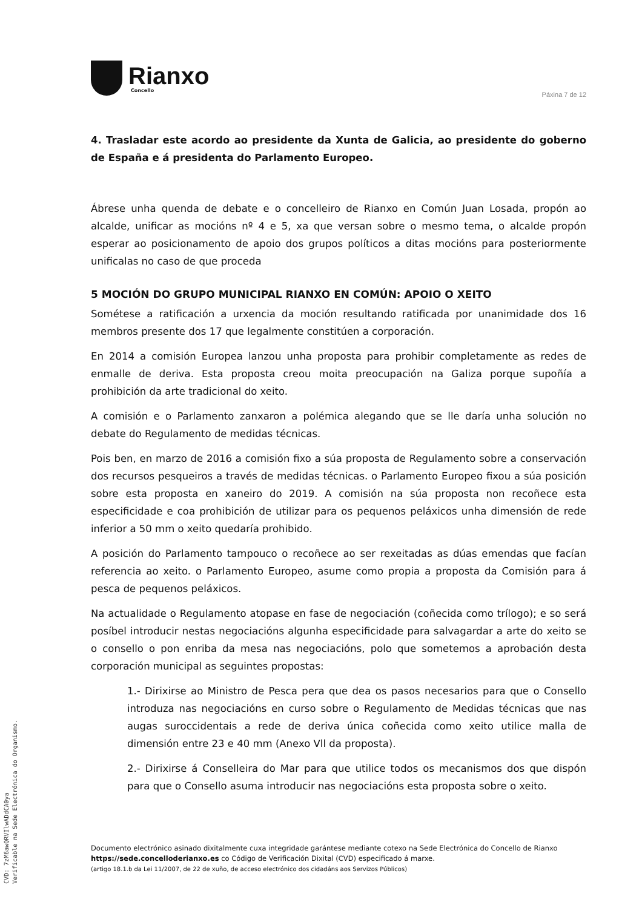Rianxo
Concello
Páxina 7 de 12
4. Trasladar este acordo ao presidente da Xunta de Galicia, ao presidente do goberno de España e á presidenta do Parlamento Europeo.
Ábrese unha quenda de debate e o concelleiro de Rianxo en Común Juan Losada, propón ao alcalde, unificar as mocións nº 4 e 5, xa que versan sobre o mesmo tema, o alcalde propón esperar ao posicionamento de apoio dos grupos políticos a ditas mocións para posteriormente unificalas no caso de que proceda
5 MOCIÓN DO GRUPO MUNICIPAL RIANXO EN COMÚN: APOIO O XEITO
Sométese a ratificación a urxencia da moción resultando ratificada por unanimidade dos 16 membros presente dos 17 que legalmente constitúen a corporación.
En 2014 a comisión Europea lanzou unha proposta para prohibir completamente as redes de enmalle de deriva. Esta proposta creou moita preocupación na Galiza porque supoñía a prohibición da arte tradicional do xeito.
A comisión e o Parlamento zanxaron a polémica alegando que se lle daría unha solución no debate do Regulamento de medidas técnicas.
Pois ben, en marzo de 2016 a comisión fixo a súa proposta de Regulamento sobre a conservación dos recursos pesqueiros a través de medidas técnicas. o Parlamento Europeo fixou a súa posición sobre esta proposta en xaneiro do 2019. A comisión na súa proposta non recoñece esta especificidade e coa prohibición de utilizar para os pequenos peláxicos unha dimensión de rede inferior a 50 mm o xeito quedaría prohibido.
A posición do Parlamento tampouco o recoñece ao ser rexeitadas as dúas emendas que facían referencia ao xeito. o Parlamento Europeo, asume como propia a proposta da Comisión para á pesca de pequenos peláxicos.
Na actualidade o Regulamento atopase en fase de negociación (coñecida como trílogo); e so será posíbel introducir nestas negociacións algunha especificidade para salvagardar a arte do xeito se o consello o pon enriba da mesa nas negociacións, polo que sometemos a aprobación desta corporación municipal as seguintes propostas:
1.- Dirixirse ao Ministro de Pesca pera que dea os pasos necesarios para que o Consello introduza nas negociacións en curso sobre o Regulamento de Medidas técnicas que nas augas suroccidentais a rede de deriva única coñecida como xeito utilice malla de dimensión entre 23 e 40 mm (Anexo Vll da proposta).
2.- Dirixirse á Conselleira do Mar para que utilice todos os mecanismos dos que dispón para que o Consello asuma introducir nas negociacións esta proposta sobre o xeito.
Documento electrónico asinado dixitalmente cuxa integridade garántese mediante cotexo na Sede Electrónica do Concello de Rianxo https://sede.concelloderianxo.es co Código de Verificación Dixital (CVD) especificado á marxe.
(artigo 18.1.b da Lei 11/2007, de 22 de xuño, de acceso electrónico dos cidadáns aos Servizos Públicos)
CVD: 7zM6awQRVIlwADdCA0ya
Verificable na Sede Electrónica do Organismo.